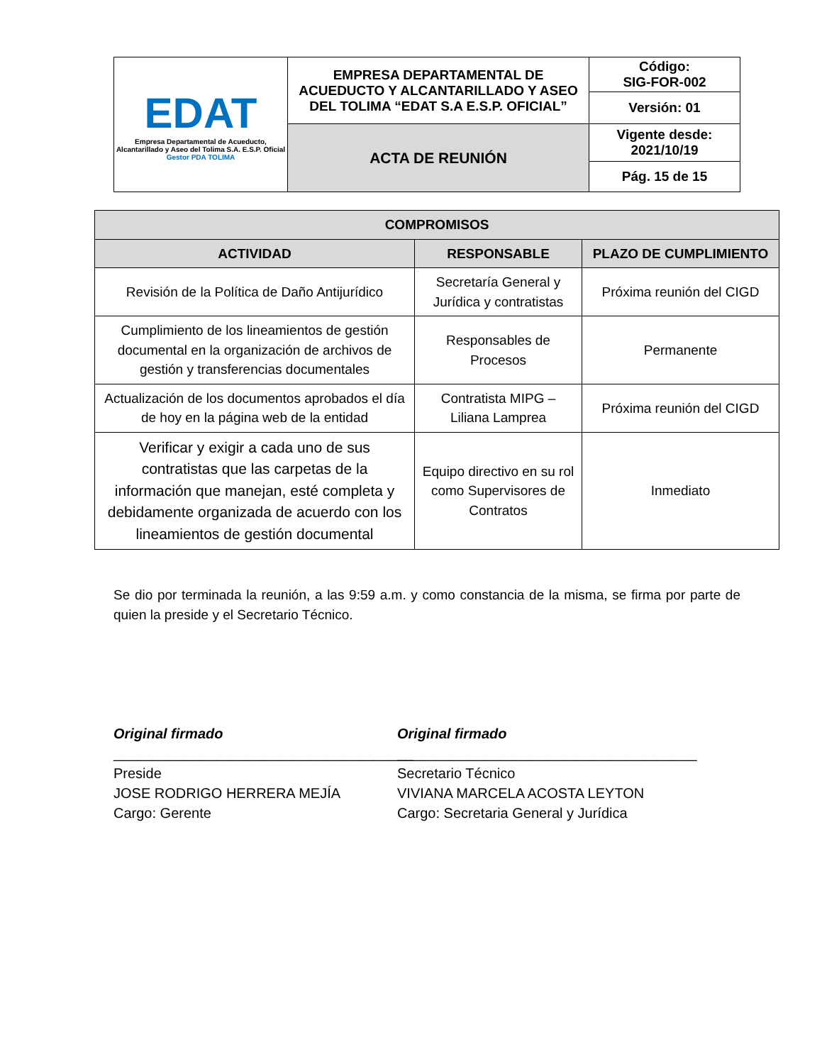| EDAT Empresa Departamental de Acueducto, Alcantarillado y Aseo del Tolima S.A. E.S.P. Oficial Gestor PDA TOLIMA | EMPRESA DEPARTAMENTAL DE ACUEDUCTO Y ALCANTARILLADO Y ASEO DEL TOLIMA “EDAT S.A E.S.P. OFICIAL” | Código: SIG-FOR-002 |
| | | Versión: 01 |
| | ACTA DE REUNIÓN | Vigente desde: 2021/10/19 |
| | | Pág. 15 de 15 |
| COMPROMISOS | | |
| --- | --- | --- |
| ACTIVIDAD | RESPONSABLE | PLAZO DE CUMPLIMIENTO |
| Revisión de la Política de Daño Antijurídico | Secretaría General y Jurídica y contratistas | Próxima reunión del CIGD |
| Cumplimiento de los lineamientos de gestión documental en la organización de archivos de gestión y transferencias documentales | Responsables de Procesos | Permanente |
| Actualización de los documentos aprobados el día de hoy en la página web de la entidad | Contratista MIPG – Liliana Lamprea | Próxima reunión del CIGD |
| Verificar y exigir a cada uno de sus contratistas que las carpetas de la información que manejan, esté completa y debidamente organizada de acuerdo con los lineamientos de gestión documental | Equipo directivo en su rol como Supervisores de Contratos | Inmediato |
Se dio por terminada la reunión, a las 9:59 a.m. y como constancia de la misma, se firma por parte de quien la preside y el Secretario Técnico.
Original firmado
______________________________________
Preside
JOSE RODRIGO HERRERA MEJÍA
Cargo: Gerente
Original firmado
______________________________________
Secretario Técnico
VIVIANA MARCELA ACOSTA LEYTON
Cargo: Secretaria General y Jurídica